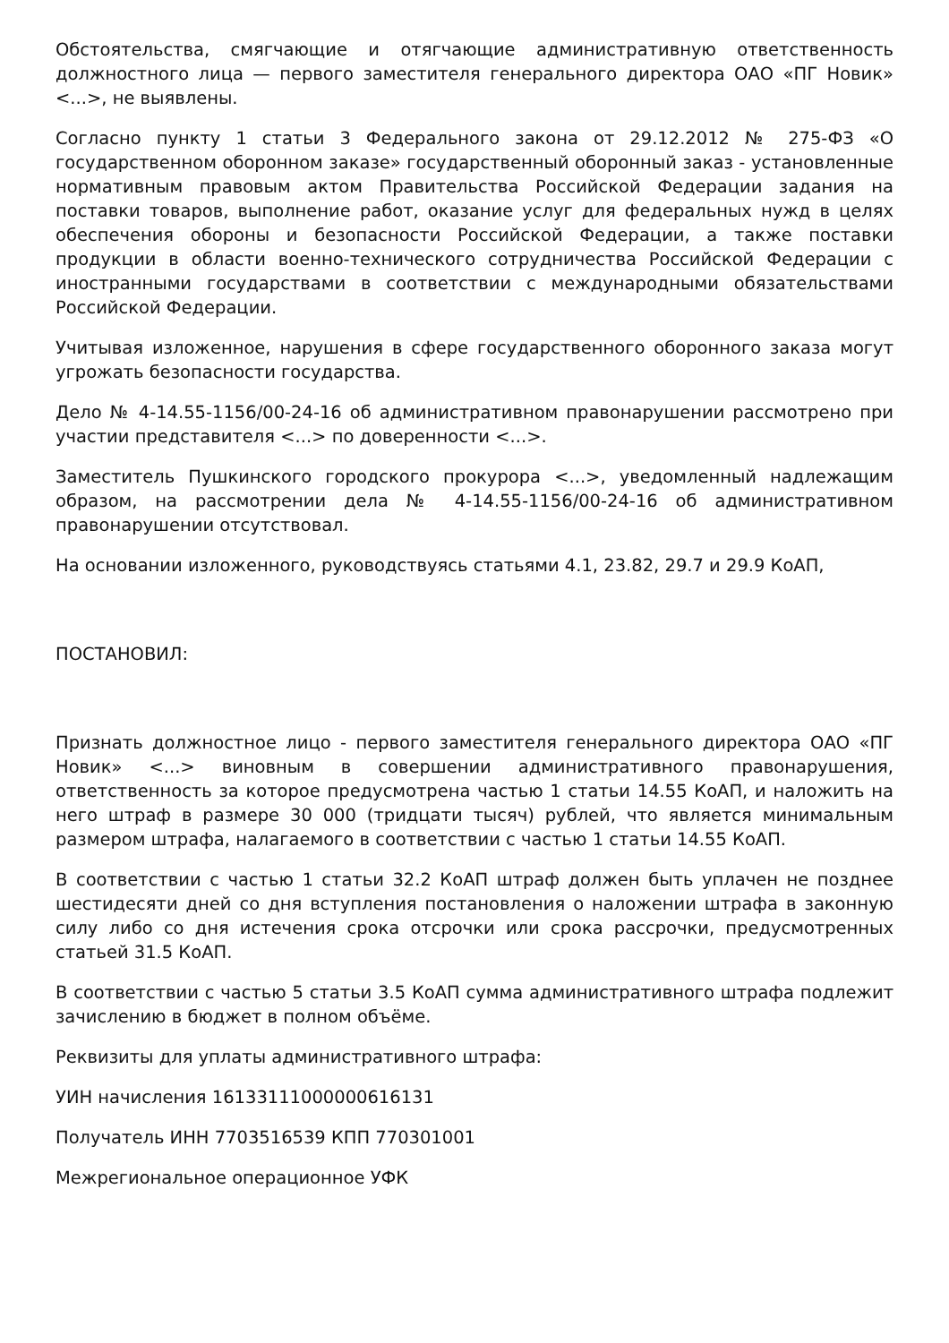Обстоятельства, смягчающие и отягчающие административную ответственность должностного лица — первого заместителя генерального директора ОАО «ПГ Новик» <...>, не выявлены.
Согласно пункту 1 статьи 3 Федерального закона от 29.12.2012 № 275-ФЗ «О государственном оборонном заказе» государственный оборонный заказ - установленные нормативным правовым актом Правительства Российской Федерации задания на поставки товаров, выполнение работ, оказание услуг для федеральных нужд в целях обеспечения обороны и безопасности Российской Федерации, а также поставки продукции в области военно-технического сотрудничества Российской Федерации с иностранными государствами в соответствии с международными обязательствами Российской Федерации.
Учитывая изложенное, нарушения в сфере государственного оборонного заказа могут угрожать безопасности государства.
Дело № 4-14.55-1156/00-24-16 об административном правонарушении рассмотрено при участии представителя <...> по доверенности <...>.
Заместитель Пушкинского городского прокурора <...>, уведомленный надлежащим образом, на рассмотрении дела № 4-14.55-1156/00-24-16 об административном правонарушении отсутствовал.
На основании изложенного, руководствуясь статьями 4.1, 23.82, 29.7 и 29.9 КоАП,
ПОСТАНОВИЛ:
Признать должностное лицо - первого заместителя генерального директора ОАО «ПГ Новик» <...> виновным в совершении административного правонарушения, ответственность за которое предусмотрена частью 1 статьи 14.55 КоАП, и наложить на него штраф в размере 30 000 (тридцати тысяч) рублей, что является минимальным размером штрафа, налагаемого в соответствии с частью 1 статьи 14.55 КоАП.
В соответствии с частью 1 статьи 32.2 КоАП штраф должен быть уплачен не позднее шестидесяти дней со дня вступления постановления о наложении штрафа в законную силу либо со дня истечения срока отсрочки или срока рассрочки, предусмотренных статьей 31.5 КоАП.
В соответствии с частью 5 статьи 3.5 КоАП сумма административного штрафа подлежит зачислению в бюджет в полном объёме.
Реквизиты для уплаты административного штрафа:
УИН начисления 16133111000000616131
Получатель ИНН 7703516539 КПП 770301001
Межрегиональное операционное УФК